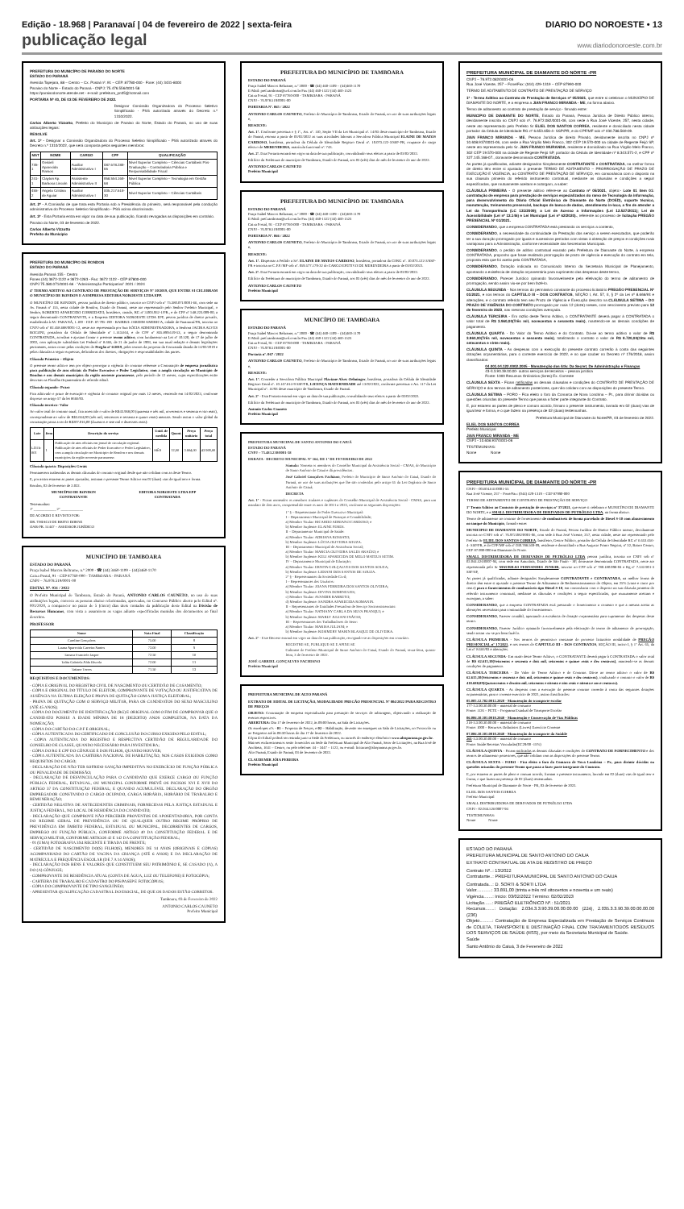Edição - 18.968 | Paranavaí | 04 de fevereiro de 2022 | sexta-feira
DIARIO DO NOROESTE • 13
publicação legal www.diariodonoroeste.com.br
PREFEITURA DO MUNICÍPIO DE PARAÍSO DO NORTE
ESTADO DO PARANÁ
Avenida Tapejara, 88 – Centro – Cx. Postal nº. 91 – CEP. 87780-000 - Fone: (44) 3431-8000
Paraíso do Norte – Estado do Paraná - CNPJ: 75.476.556/0001-58
https://paraisodonorte.atende.net - e-mail: prefeitura_pn05@hotmail.com
PORTARIA Nº 40, DE 03 DE FEVEREIRO DE 2022.
Designar Comissão Organizadora do Processo Seletivo Simplificado - PSS autorizado através do Decreto n.º 1310/2022.
Carlos Alberto Vizzotto, Prefeito do Município de Paraíso do Norte, Estado do Paraná, no uso de suas atribuições legais:
RESOLVE
Art. 1º - Designar a Comissão Organizadora do Processo Seletivo Simplificado - PSS autorizado através do Decreto n.º 1310/2022, que será composta pelos seguintes membros:
| MAT | NOME | CARGO | CPF | QUALIFICAÇÃO |
| --- | --- | --- | --- | --- |
| 735-1 | Geisieli Aparecida Ramos | Auxiliar Administrativo I | 087.678.289-65 | Nível Superior Completo – Ciências Contábeis Pós-Graduação – Controladoria Pública e Responsabilidade Fiscal |
| 241-1 | Clayton Ap. Barbosa Lincoln | Assistente Administrativo II | 958.554.169-68 | Nível Superior Completo – Tecnologia em Gestão Pública |
| 455-2 | Angela Cristina de Aguiar | Auxiliar Administrativo I | 005.217.619-30 | Nível Superior Completo – Ciências Contábeis |
Art. 2º - A Comissão de que trata esta Portaria sob a Presidência do primeiro, será responsável pela condução administrativa do Processo Seletivo Simplificado - PSS acima discriminado.
Art. 3º - Esta Portaria entra em vigor na data de sua publicação, ficando revogadas as disposições em contrário.
Paraíso do Norte, 03 de fevereiro de 2022.
Carlos Alberto Vizzotto
Prefeito do Município
PREFEITURA DO MUNICÍPIO DE RONDON
ESTADO DO PARANÁ
Avenida Paraná 155 - Centro
Fones (44) 3672-1122 e 3672-1283 - Fax: 3672 1122 - CEP 87800-000
CNPJ 75.380.071/0001-66 · "Administração Participativa" 2021 / 2024
4º TERMO ADITIVO AO CONTRATO DE PRESTAÇÃO DE SERVIÇOS Nº 10/2019, QUE ENTRE SI CELEBRAM O MUNICÍPIO DE RONDON E A EMPRESA EDITORA NOROESTE LTDA EPP.
O MUNICÍPIO DE RONDON, pessoa jurídica de direito público, inscrito no CNPJ sob nº 75.380.071/0001-66, com sede na Av. Paraná nº 155, nesta cidade de Rondon, Estado do Paraná, neste ato representado pelo Senhor Prefeito Municipal, o Senhor, ROBERTO APARECIDO CORREDATO, brasileiro, casado, RG nº 3.003.952-1/PR., e do CPF nº 548.223.009-00, a seguir denominado CONTRATANTE, e a Empresa EDITORA NOROESTE LTDA EPP, pessoa jurídica de direito privado, estabelecida à AV. PARANÁ, 1.100 - CEP: 87.705-190 - BAIRRO: JARDIM AMERICA, cidade de Paranavaí/PR, inscrita no CNPJ sob nº 82.458.688/0001-12, neste ato representada por Sua SÓCIA ADMINISTRADORA, a Senhora JACIRA ALVES BOGONI, portadora da Cédula de Identidade nº 1.143.664, e do CPF nº 835.899.619-53, a seguir denominada CONTRATADA, acordam e ajustam firmar o presente termo aditivo, com fundamento na Lei nº 10.520, de 17 de julho de 2002, com aplicação subsidiária Lei Federal nº 8.666, de 21 de junho de 1993, em sua atual redação e demais legislações pertinentes, assim como pelas condições do Pregão nº 6/2019, pelos termos da proposta da Contratada datada de 14/02/2019 e pelas cláusulas a seguir expressas, definidoras dos direitos, obrigações e responsabilidades das partes.
Cláusula Primeira – Objeto
O presente termo aditivo tem por objeto prorrogar a vigência do contrato referente a Contratação de empresa jornalística para publicação de atos oficiais do Poder Executivo e Poder Legislativo, com a ampla circulação no Município de Rondon e nos demais municípios da região noroeste paranaense, pelo período de 12 meses, cujas especificações estão descritas na Planilha Orçamentária do referido edital.
Cláusula segundo– Prazo
Fica aditivado o prazo de execução e vigência do contrato original por mais 12 meses, vencendo em 14/02/2023, conforme disposto no artigo 57 da lei 8666/93.
Cláusula terceira– Valor
Ao valor total do contrato atual, fica acrescido o valor de R$43.968,00 (quarenta e três mil, novecentos e sessenta e oito reais), correspondente ao valor de R$3.664,00 (três mil, seiscentos e sessenta e quatro reais) mensais. Sendo assim o valor global da contratação passa a ser de R$207.016,00 (duzentos e sete mil e dezesseis reais):
| Lote | Item | Descrição do serviço | Unid. de medida | Quant. | Preço unitário | Preço total |
| --- | --- | --- | --- | --- | --- | --- |
| LOTE: 001 | 1 | Publicação de atos oficiais em jornal de circulação regional. Publicação de atos oficiais do Poder Executivo e Poder Legislativo, com a ampla circulação no Município de Rondon e nos demais municípios da região noroeste paranaense. | MÊS | 12,00 | 3.664,00 | 43.968,00 |
Cláusula quarta: Disposições Gerais
Permanecem inalteradas as demais cláusulas do contrato original desde que não colidam com as deste Termo.
E, por assim estarem as partes ajustadas, assinam o presente Termo Aditivo em 02 (duas) vias de igual teor e forma.
Rondon, 02 de fevereiro de 2.022.
MUNICÍPIO DE RONDON
CONTRATANTE
EDITORA NOROESTE LTDA EPP
CONTRATADA
Testemunhas:
1º ____________ 2º ____________
DE ACORDO E REVISTO POR:
DR. THIAGO DE BRITO DORNE
OAB-PR. 51447 – ASSESSOR JURÍDICO
MUNICÍPIO DE TAMBOARA
ESTADO DO PARANÁ
Praça Isabel Marcos Beltrame, n.º 2000 - ☎ (44) 3460-1109 – (44)3460-1170
Caixa Postal, 91 - CEP 87760-000 - TAMBOARA - PARANÁ
CNPJ – 76.978.519/0001-00
EDITAL Nº. 031 / 2022
O Prefeito Municipal de Tamboara, Estado do Paraná, ANTONIO CARLOS CAUNETO, no uso de suas atribuições legais, convoca as pessoas abaixo relacionadas, aprovadas, no Concurso Público aberto pelo Edital nº. 001/2020, a comparecer no prazo de 5 (cinco) dias úteis contados da publicação deste Edital na Divisão de Recursos Humanos, com vista a assumirem as vagas adiante especificadas munidas dos documentos ao final descritos.
PROFESSOR
| Nome | Nota Final | Classificação |
| --- | --- | --- |
| Caroline Gonçalves | 75.00 | 8 |
| Luana Aparecida Carreira Santos | 73.00 | 9 |
| Tamara Franciele Jasper | 72.50 | 10 |
| Talita Gabriela Alda Biscola | 72.00 | 11 |
| Tatiane Torres | 71.50 | 13 |
REQUISITOS E DOCUMENTOS:
- CÓPIA E ORIGINAL DO REGISTRO CIVIL DE NASCIMENTO OU CERTIDÃO DE CASAMENTO;
- CÓPIA E ORIGINAL DO TÍTULO DE ELEITOR, COMPROVANTE DE VOTAÇÃO OU JUSTIFICATIVA DE AUSÊNCIA NA ÚLTIMA ELEIÇÃO E PROVA DE QUITAÇÃO COM A JUSTIÇA ELEITORAL;
- PROVA DE QUITAÇÃO COM O SERVIÇO MILITAR, PARA OS CANDIDATOS DO SEXO MASCULINO (ATÉ 45 ANOS);
- CÓPIA DO DOCUMENTO DE IDENTIFICAÇÃO (RG) E ORIGINAL COM O FIM DE COMPROVAR QUE O CANDIDATO POSSUI A IDADE MÍNIMA DE 18 (DEZOITO) ANOS COMPLETOS, NA DATA DA NOMEAÇÃO;
- CÓPIA DO CARTÃO DO C.P.F E ORIGINAL;
- CÓPIA AUTENTICADA DO CERTIFICADO DE CONCLUSÃO DO CURSO EXIGIDO PELO EDITAL;
- CÓPIA AUTENTICADA DO REGISTRO E RESPECTIVA CERTIDÃO DE REGULARIDADE DO CONSELHO DE CLASSE, QUANDO NECESSÁRIO PARA INVESTIDURA;
- CÓPIA DO RG E CPF DO CÔNJUGE E DOS FILHOS, QUANDO HOUVER;
- CÓPIA AUTENTICADA DA CARTEIRA NACIONAL DE HABILITAÇÃO, NOS CASOS EXIGIDOS COMO REQUISITOS DO CARGO;
- DECLARAÇÃO DE NÃO TER SOFRIDO SANÇÃO IMPEDITIVA NO EXERCÍCIO DE FUNÇÃO PÚBLICA OU PENALIDADE DE DEMISSÃO;
- DECLARAÇÃO DE DESVINCULAÇÃO PARA O CANDIDATO QUE EXERCE CARGO OU FUNÇÃO PÚBLICA FEDERAL, ESTADUAL, OU MUNICIPAL CONFORME PREVÊ OS INCISOS XVI E XVII DO ARTIGO 37 DA CONSTITUIÇÃO FEDERAL; E QUANDO ACUMULÁVEL DECLARAÇÃO DO ÓRGÃO EMPREGADOR CONSTANDO O CARGO OCUPADO, CARGA HORÁRIA, HORÁRIO DE TRABALHO E REMUNERAÇÃO;
- CERTIDÃO NEGATIVA DE ANTECEDENTES CRIMINAIS, FORNECIDAS PELA JUSTIÇA ESTADUAL E JUSTIÇA FEDERAL, NO LOCAL DE RESIDÊNCIA DO CANDIDATO;
- DECLARAÇÃO QUE COMPROVE NÃO PERCEBER PROVENTOS DE APOSENTADORIA, POR CONTA DO REGIME GERAL DE PREVIDÊNCIA OU DE QUALQUER OUTRO REGIME PRÓPRIO DE PREVIDÊNCIA EM ÂMBITO FEDERAL, ESTADUAL OU MUNICIPAL, DECORRENTES DE CARGOS, EMPREGO OU FUNÇÃO PÚBLICA, CONFORME ARTIGO 40 DA CONSTITUIÇÃO FEDERAL E DE SERVIÇO MILITAR, CONFORME ARTIGOS 42 E 142 DA CONSTITUIÇÃO FEDERAL;
- 01 (UMA) FOTOGRAFIA 3X4 RECENTE E TIRADA DE FRENTE;
- CERTIDÃO DE NASCIMENTO DO(S) FILHO(S), MENORES DE 14 ANOS (ORIGINAIS E CÓPIAS) ACOMPANHADO DO CARTÃO DE VACINA DA CRIANÇA (ATÉ 6 ANOS) E DA DECLARAÇÃO DE MATRÍCULA E FREQUÊNCIA ESCOLAR (DE 7 A 14 ANOS);
- DECLARAÇÃO DOS BENS E VALORES QUE CONSTITUEM SEU PATRIMÔNIO E, SE CASADO (A), A DO (A) CÔNJUGE;
- COMPROVANTE DE RESIDÊNCIA ATUAL (CONTA DE ÁGUA, LUZ OU TELEFONE) E FOTOCÓPIA;
- CARTEIRA DE TRABALHO E CADASTRO DO PIS/PASEP E FOTOCÓPIAS;
- CÓPIA DO COMPROVANTE DE TIPO SANGUÍNEO;
- APRESENTAR QUALIFICAÇÃO CADASTRAL DO ESOCIAL, DE QUE OS DADOS ESTÃO CORRETOS.
Tamboara, 03 de Fevereiro de 2022
ANTONIO CARLOS CAUNETO
Prefeito Municipal
PREFEITURA DO MUNICÍPIO DE TAMBOARA
ESTADO DO PARANÁ
Praça Isabel Marcos Beltrame, n.º 2000 - ☎ (44) 460-1109 – (44)460-1170
E-Mail: pref.tamboara@uol.com.br Fax (44) 460-1522 (44) 460-1523
Caixa Postal, 91 - CEP 87760-000 - TAMBOARA - PARANÁ
CNPJ – 76.978.519/0001-00
PORTARIA Nº. 065 / 2022
ANTONIO CARLOS CAUNETO, Prefeito do Município de Tamboara, Estado do Paraná, no uso de suas atribuições legais e,
RESOLVE:
Art. 1º. Conforme preceitua o § 1º., Art. nº. 110, Seção VII da Lei Municipal nº. 14/93 deste município de Tamboara, Estado do Paraná, retorna a partir de 03/02/2022 as suas atividades laborais a Servidora Pública Municipal ELAINE DE MATOS CARDOSO, brasileira, portadora da Cédula de Identidade Registro Geral nº. 10.073.122-3/SSP-PR, ocupante do cargo efetivo de MERENDEIRA, matrícula funcional nº. 743.
Art. 2º. Esta Portaria entrará em vigor na data de sua publicação, convalidando seus efeitos a partir de 03/02/2022.
Edifício da Prefeitura do município de Tamboara, Estado do Paraná, aos 03 (três) dias do mês de fevereiro do ano de 2022.
ANTONIO CARLOS CAUNETO
Prefeito Municipal
PREFEITURA DO MUNICÍPIO DE TAMBOARA
ESTADO DO PARANÁ
Praça Isabel Marcos Beltrame, n.º 2000 - ☎ (44) 460-1109 – (44)460-1170
E-Mail: pref.tamboara@uol.com.br Fax (44) 460-1522 (44) 460-1523
Caixa Postal, 91 - CEP 87760-000 - TAMBOARA - PARANÁ
CNPJ – 76.978.519/0001-00
PORTARIA Nº. 066 / 2022
ANTONIO CARLOS CAUNETO, Prefeito do Município de Tamboara, Estado do Paraná, no uso de suas atribuições legais e,
RESOLVE:
Art. 1º. Dispensar a Pedido a Srª. ELAINE DE MATOS CARDOSO, brasileira, portadora da CI/RG nº. 10.073.122-3/SSP-PR e inscrita no C.P.F./MF sob nº. 059.577.179-32 do CARGO EFETIVO DE MERENDEIRA a partir de 03/02/2022.
Art. 2º. Esta Portaria entrará em vigor na data de sua publicação, convalidando seus efeitos a partir de 03/02/2022.
Edifício da Prefeitura do município de Tamboara, Estado do Paraná, aos 03 (três) dias do mês de fevereiro do ano de 2022.
ANTONIO CARLOS CAUNETO
Prefeito Municipal
MUNICÍPIO DE TAMBOARA
ESTADO DO PARANÁ
Praça Isabel Marcos Beltrame, n.º 2000 - ☎ (44) 460-1109 – (44)460-1170
E-Mail: pref.tamboara@uol.com.br Fax (44) 460-1522 (44) 460-1523
Caixa Postal, 91 - CEP 87760-000 - TAMBOARA - PARANÁ
CNPJ – 76.978.519/0001-00
Portaria nº. 067 / 2022
ANTONIO CARLOS CAUNETO, Prefeito do Município de Tamboara, Estado do Paraná, no uso de suas atribuições legais e,
RESOLVE:
Art. 1º. Conceder a Servidora Pública Municipal Flaviane Alves Oehninger, brasileira, portadora da Cédula de Identidade Registro Geral nº. 10.147.814-9 SSP/PR, LICENÇA MATERNIDADE até 13/02/2022, conforme preceitua o Art. 117 da Lei Municipal nº. 14/93 deste município de Tamboara, Estado do Paraná.
Art. 2º - Esta Portaria entrará em vigor na data de sua publicação, convalidando seus efeitos a partir de 02/02/2022.
Edifício da Prefeitura do município de Tamboara, Estado do Paraná, aos 03 (três) dias do mês de fevereiro do ano de 2022.
Antonio Carlos Cauneto
Prefeito Municipal
PREFEITURA MUNICIPAL DE SANTO ANTONIO DO CAIUÁ
ESTADO DO PARANÁ
CNPJ – 75.483.230/0001-58
ERRATA - DECRETO MUNICIPAL Nº 164, DE 1º DE FEVEREIRO DE 2022
Súmula: Nomeia os membros do Conselho Municipal da Assistência Social – CMAS, do Município de Santo Antônio do Caiuá e dá providências.
José Gabriel Gonçalves Fachiano, Prefeito do Município de Santo Antônio do Caiuá, Estado do Paraná, no uso de suas atribuições que lhe são conferidas pelo artigo 65 da Lei Orgânica de Santo Antônio do Caiuá;
DECRETA
Art. 1º - Ficam nomeados os membros titulares e suplentes do Conselho Municipal de Assistência Social - CMAS, para um mandato de dois anos, compreendido entre os anos de 2021 a 2023, conforme as seguintes disposições:
1º § – Representante do Poder Executivo Municipal:
I – Departamento Municipal de Finanças e Contabilidade;
a) Membro Titular: RICARDO ADRIANO CARDOSO; e
b) Membro Suplente: ELAINE PERES.
II – Departamento Municipal de Saúde:
a) Membro Titular: ADRIANA ROSSATO;
b) Membro Suplente: LÚCIA OLIVEIRA SOUZA.
III – Departamento Municipal de Assistência Social;
a) Membro Titular: MARCIA OLIVEIRA SALES ARAÚJO; e
b) Membro Suplente: KELI APARECIDA DE MELO MATEUS SETIM.
IV – Departamento Municipal de Educação;
a) Membro Titular: ERNITA GOLÇALVES DOS SANTOS SOUZA;
b) Membro Suplente: LIDIANI DOS SANTOS DE SOUZA.
2º § - Representantes da Sociedade Civil;
I – Representantes dos Usuários:
a) Membro Titular: JOANA FERREIRA DOS SANTOS OLIVEIRA;
b) Membro Suplente: DIVINA DOMINGUES;
c) Membro Titular: AVANDIR BARRETO;
d) Membro Suplente: SANDRA APARECIDA ROMANIN.
II – Representantes de Entidades Prestadora de Serviço Socioassistenciais:
a) Membro Titular: NATHANY CARLA DA SILVA FRANQUI; e
b) Membro Suplente: MARLY JULIANI INÁCIO;
III – Representantes dos Trabalhadores do Setor:
a) Membro Titular: MARISA JULIANI; e
b) Membro Suplente: ROSIMERY MARIN BLASQUE DE OLIVEIRA.
Art. 2º - Este Decreto entrará em vigor na data de sua publicação, revogando-se as disposições em contrário.
REGISTRE-SE, PUBLIQUE-SE E AFIXE-SE
Gabinete do Prefeito Municipal de Santo Antônio do Caiuá, Estado do Paraná, sexta-feira, quinta-feira, 3 de fevereiro de 2022.
JOSÉ GABRIEL GONÇALVES FACHIANO
Prefeito Municipal
PREFEITURA MUNICIPAL DE ALTO PARANÁ
EXTRATO DE EDITAL DE LICITAÇÃO, MODALIDADE PREGÃO PRESENCIAL Nº 004/2022 PARA REGISTRO DE PREÇOS
OBJETO: Contratação de empresa especializada para prestação de serviços de arbitragem, objetivando a realização de eventos esportivos.
ABERTURA: Dia 17 de fevereiro de 2022, às 09:00 horas, na Sala de Licitações.
Os envelopes nºs - 01 – Proposta de Preços, e 02 – Habilitação, deverão ser entregues na Sala de Licitações, no Protocolo ou ao Pregoeiro até às 08:30 horas do dia 17 de fevereiro de 2022.
Cópia do Edital poderá ser retirada junto a Sede da Prefeitura, ou através do endereço eletrônico www.altoparana.pr.gov.br.
Maiores esclarecimentos serão fornecidos na Sede da Prefeitura Municipal de Alto Paraná, Setor de Licitações, na Rua José de Anchieta, 1641 – Centro, ou pelo telefone: 44 – 3447 – 1122, ou e-mail: licitacao@altoparana.pr.gov.br.
Alto Paraná, Estado do Paraná, 03 de fevereiro de 2022.
CLAUDEMIR JÓIA PEREIRA
Prefeito Municipal
PREFEITURA MUNICIPAL DE DIAMANTE DO NORTE -PR
CNPJ – 76.972.082/0001-06
Rua José Vicente, 257 – Fone/Fax: (044) 429-1319 – CEP 87990-000
TERMO DE ADITAMENTO DE CONTRATO DE PRESTAÇÃO DE SERVIÇO
1º - Termo Aditivo ao Contrato de Prestação de Serviços nº 05/2021, que entre si celebram o MUNICÍPIO DE DIAMANTE DO NORTE, e a empresa a JIAN FRANCO MIRANDA - ME, na forma abaixo.
Termo de aditamento ao contrato de prestação de serviço - firmado entre:
MUNICIPIO DE DIAMANTE DO NORTE, Estado do Paraná, Pessoa Jurídica de Direito Público interno, devidamente inscrita no CNPJ sob nº. 76.972.082/0001-06, com sede à Rua José Vicente, 257, nesta cidade, neste ato representado pelo Prefeito Sr ELIEL DOS SANTOS CORREA, residente e domiciliado nesta cidade portador da Cédula de Identidade RG nº 6.653.656-4- SSP/PR, e do CPF/MF sob nº 030.788.569-09.
JIAN FRANCO MIRANDA - ME, Pessoa Jurídica de direito Privado, devidamente inscrita no CNPJ nº 10.608.937/0001-06, com sede a Rua Virgílio Melo Franco, 302 CEP 19.570-000 na cidade de Regente Feijó SP, neste ato representada pelo Sr. JIAN FRANCO MURANDA, residente e domiciliado na Rua Virgílio Melo Franco, 302 CEP 19.570-000 na cidade de Regente Feijó SP, portador da Cédula de Identidade nº 8.343.571-2, e CPF nº 327.145.168-07., doravante denominada CONTRATADA.
As partes já qualificadas, adiante designados Simplesmente CONTRATANTE e CONTRATADA, na melhor forma de direito têm entre si ajustado o presente TERMO DE ADITAMENTO – PRORROGAÇÃO DE PRAZO DE EXECUÇÃO E VIGENCIA, ao CONTRATO DE PRESTAÇÃO DE SERVIÇO, em consonância com o disposto na sua cláusula primeira do referido instrumento contratual, mediante as cláusulas e condições a seguir especificadas, que mutuamente aceitam e outorgam, a saber:
CLÁUSULA PRIMEIRA - O presente aditivo refere-se ao Contrato nº 05/2021, objeto:- Lote 01 item 01: contratação de empresa para prestação de serviços especializados do ramo de Tecnologia da informação, para desenvolvimento do Diário Oficial Eletrônico de Diamante do Norte (DOED), suporte técnico, manutenção, treinamento presencial, backups de banco de dados, atendimento in-loco, a fim de atender a Lei da Transparência (LC 131/2009); a Lei de Acesso a Informações (Lei 12.527/2011); Lei de Acessibilidade (Lei nº 13.146) e Lei Municipal (Lei nº 62/2020)., referente ao processo de licitação PREGÃO PRESENCIAL Nº 01/2021.
CONSIDERANDO, que a empresa CONTRATADA está prestando os serviços a contento,
CONSIDERANDO, a necessidade da continuidade da Prestação dos serviço a serem executados, que poderão ter a sua duração prorrogado por iguais e sucessivos períodos com vistas à obtenção de preços e condições mais vantajosas para a Administração, conforme necessidade das Secretarias Municipais.
CONSIDERANDO, o pedido de aditivo contratual exarado pela Prefeitura de Diamante do Norte, à empresa CONTRATADA, proponho que fosse realizado prorrogação de prazo de vigência e execução do contrato em tela, proposta esta que foi aceita pela CONTRATADA,
CONSIDERANDO, Dotação indicada no Comunicado Interno da Secretaria Municipal de Planejamento, apontando a existência de dotação orçamentária para suprimento das despesas deste termo,
CONSIDERANDO, Parecer Jurídico opinando favoravelmente pela efetivação do termo de aditamento de prorrogação, sendo assim viu-se por bem fazê-lo.
CLÁUSULA SEGUNDA - Nos termos do permissivo constante do processo licitatório PREGÃO PRESENCIAL Nº 01/2021, e nos termos do CAPITULO III – DOS CONTRATOS, SEÇÃO I, Art. 57, II, § 2º da Lei nº 8.666/93 e alterações, e o contrato referido tem seu Prazo de Vigência e Execução descrito na CLÁUSULA SETIMA – DO PRAZO DE VIGÊNCIA DO CONTRATO prorrogado por mais 12 (doze) meses, com vencimento previsto para 12 de fevereiro de 2023, nas mesmas condições avençada.
CLÁUSULA TERCEIRA - Em razão deste Termo Aditivo, o CONTRATANTE deverá pagar à CONTRATADA o valor total de R$ 3.960,00(Três mil, novecentos e sessenta reais), mantendo-se as demais condições de pagamento.
CLÁUSULA QUARTA - Do Valor do Termo Aditivo e do Contrato. Dá-se ao termo aditivo o valor de R$ 3.960,00(Três mil, novecentos e sessenta reais), totalizando o contrato o valor de R$ 8.720,00(Oito mil, setecentos e vinte reais).
CLÁUSULA QUINTA - As despesas com a execução do presente contrato correrão à conta das seguintes dotações orçamentárias, para o corrente exercício de 2022, e no que couber no Decreto nº 176/2018, assim classificados:
04.001.04.122.0002.2005 - Manutenção das Ativ. Da Secret. De Administração e Finanças
43-3.3.90.39.00.00- outros serviços de terceiros – pessoa jurídica
Fonte: 1000 Recursos Ordinários (livres) Ex. Corrente
CLÁUSULA SEXTA - Ficam ratificadas as demais cláusulas e condições do CONTRATO DE PRESTAÇÃO DE SERVIÇO e dos termos de aditamento posteriores, que não colidam com as disposições do presente Termo.
CLÁUSULA SETIMA – FORO - Fica eleito o foro da Comarca de Nova Londrina – Pr., para dirimir dúvidas ou questões oriundas do presente Termo que passa a fazer parte integrante do Contrato.
E, por estarem as partes de pleno e comum acordo, firmam o presente instrumento, lavrado em 02 (duas) vias de igual teor e forma, e o que fazem na presença de 02 (duas) testemunhas.
Prefeitura Municipal de Diamante do Norte/PR, 03 de fevereiro de 2022.
ELIEL DOS SANTOS CORREA
Prefeito Municipal
JIAN FRANCO MIRANDA - ME
CNPJ - 10.608.937/0001-06
TESTEMUNHAS:
Nome Nome
PREFEITURA MUNICIPAL DE DIAMANTE DO NORTE -PR
CNPJ – 00.604.641/0001-55
Rua José Vicente, 257 – Fone/Fax: (044) 429-1319 – CEP 87990-000
TERMO DE ADITAMENTO DE CONTRATO DE PRESTAÇÃO DE SERVIÇO
1º Termo Aditivo ao Contrato de prestação de serviços nº 37/2021, que entre si celebram o MUNICÍPIO DE DIAMANTE DO NORTE, e a SMALL DISTRIBUIDORA DE DERIVADOS DE PETRÓLEO LTDA, na forma abaixo.
Termo de aditamento ao contrato de fornecimento de combustíveis de forma parcelado de Diesel S-10 com abastecimento no tanque do Município, firmado entre:
MUNICIPIO DE DIAMANTE DO NORTE, Estado do Paraná, Pessoa Jurídica de Direito Público interno, devidamente inscrita no CNPJ sob nº. 76.972.082/0001-06, com sede à Rua José Vicente, 257, nesta cidade, neste ato representado pelo Prefeito Sr ELIEL DOS SANTOS CORREA, brasileiro, Gestor Público, portador da Cédula de Identidade RG nº 6.653.656-4- SSP/PR, e do CPF/MF sob nº 030.788.569-09, residente e domiciliado a Rua Augusto Primo Negrini, nº 32, Bairro Centro, CEP 87.990-000 em Diamante do Norte.
SMALL DISTRIBUIDORA DE DERIVADOS DE PETRÓLEO LTDA pessoa jurídica, inscrita no CNPJ sob nº 02.044.526/0007-94, com sede em Araucária, Estado de São Paulo - SP, doravante denominada CONTRATADA, neste ato representada pelo Sr MAURILIO FERNANDES JUNIOR, inscrito no CPF sob nº 780.180.998-04 e Rg nº 7.532.901-3 SSP/SP,
As partes já qualificadas, adiante designados Simplesmente CONTRATANTE e CONTRATADA, na melhor forma de direito têm entre si ajustado o presente Termo de Aditamento de Redimensionamento do Objeto, em 25% (vinte e cinco por cento) para o fornecimentos de combustíveis tipo Diesel S-10, em consonância com o disposto na sua cláusula primeira do referido instrumento contratual, mediante as cláusulas e condições a seguir especificadas, que mutuamente aceitam e outorgam, a saber:
CONSIDERANDO, que a empresa CONTRATADA está prestando o fornecimento a contento e que a mesma aceita as alterações necessárias para continuidade do fornecimento.
CONSIDERANDO, Parecer contábil, apontando a existência de dotação orçamentária para suprimento das despesas deste termo.
CONSIDERANDO, Parecer Jurídico opinando favoravelmente pela efetivação do termo de aditamento de prorrogação, sendo assim viu-se por bem fazê-lo.
CLÁUSULA PRIMEIRA - Nos termos do permissivo constante do processo licitatório modalidade de PREGÃO PRESENCIAL nº 17/2021, e nos termos do CAPITULO III – DOS CONTRATOS, SEÇÃO III, inciso I, § 1º Art. 65, da Lei nº 8.666/93 e alterações.
CLÁUSULA SEGUNDA- Em razão deste Termo Aditivo, o CONTRATANTE deverá pagar à CONTRATADA o valor total de R$ 62.615,10(Seiscentos e sessenta e dois mil, seiscentos e quinze reais e dez centavos), mantendo-se as demais condições de pagamento.
CLÁUSULA TERCEIRA - Do Valor do Termo Aditivo e do Contrato. Dá-se ao termo aditivo o valor de R$ 62.615,10(Seiscentos e sessenta e dois mil, seiscentos e quinze reais e dez centavos), totalizando o contrato o valor de R$ 418.688,89(Quatrocentos e dezoito mil, seiscentos e oitenta e oito reais e oitenta e nove centavos).
CLÁUSULA QUARTA - As despesas com a execução do presente contrato correrão à conta das seguintes dotações orçamentárias, para o corrente exercício de 2022, assim classificados:
05.005.12.782.0012.2020 - Manutenção do transporte escolar
177-3.3.90.30.00.00 – material de consumo
Fonte: 1126 – PETE – Programa Estadual de Transporte Escolar
06.006.10.301.0010.2040 - Manutenção e Conservação de Vias Públicas
218-3.3.90.30.00.00 – material de consumo
Fonte: 1000 – Recursos Ordinários (Livres) Exercício Corrente
07.006.10.301.0010.2040 - Manutenção do transporte da Saúdde
261-3.3.90.30.00.00 – material de consumo
Fonte: Saúde Receitas Vinculadas(EC29/00 -15%)
CLÁUSULA QUINTA - Ficam ratificadas as demais cláusulas e condições do CONTRATO DE FORNECIMENTO e dos termos de aditamento posteriores, que não colidam com as disposições do presente Termo.
CLÁUSULA SEXTA – FORO - Fica eleito o foro da Comarca de Nova Londrina – Pr., para dirimir dúvidas ou questões oriundas do presente Termo que passa a fazer parte integrante do Contrato.
E, por estarem as partes de pleno e comum acordo, firmam o presente instrumento, lavrado em 02 (duas) vias de igual teor e forma, o que fazem na presença de 02 (duas) testemunhas.
Prefeitura Municipal de Diamante do Norte - PR, 03 de fevereiro de 2022.
ELIEL DOS SANTOS CORREA
Prefeito Municipal
SMALL DISTRIBUIDORA DE DERIVADOS DE PETRÓLEO LTDA
CNPJ - 02.044.526/0007-94
TESTEMUNHAS:
Nome Nome
ESTADO DO PARANÁ
PREFEITURA MUNICIPAL DE SANTO ANTONIO DO CAIUA
EXTRATO CONTRATUAL DE ATA DE REGISTRO DE PREÇO
Contrato Nº..: 13/2022
Contratante..: PREFEITURA MUNICIPAL DE SANTO ANTONIO DO CAIUA
Contratada...: D. SORTI & SORTI LTDA
Valor............: 33.891,00 (trinta e três mil oitocentos e noventa e um reais)
Vigência.......: Início: 03/02/2022 Término: 02/02/2023
Licitação......: PREGÃO ELETRÔNICO Nº.: 51/2021
Recursos.......: Dotação: 2.034.3.3.90.39.00.00.00.00 (224), 2.035.3.3.90.39.00.00.00.00 (236)
Objeto..........: Contratação de Empresa Especializada em Prestação de Serviços Contínuos de COLETA, TRANSPORTE E DESTINAÇÃO FINAL COM TRATAMENTODOS RESÍDUOS DOS SERVIÇOS DE SAÚDE (RSS), por meio da Secretaria Municipal de Saúde.
Saúde
Santo Antônio do Caiuá, 3 de Fevereiro de 2022